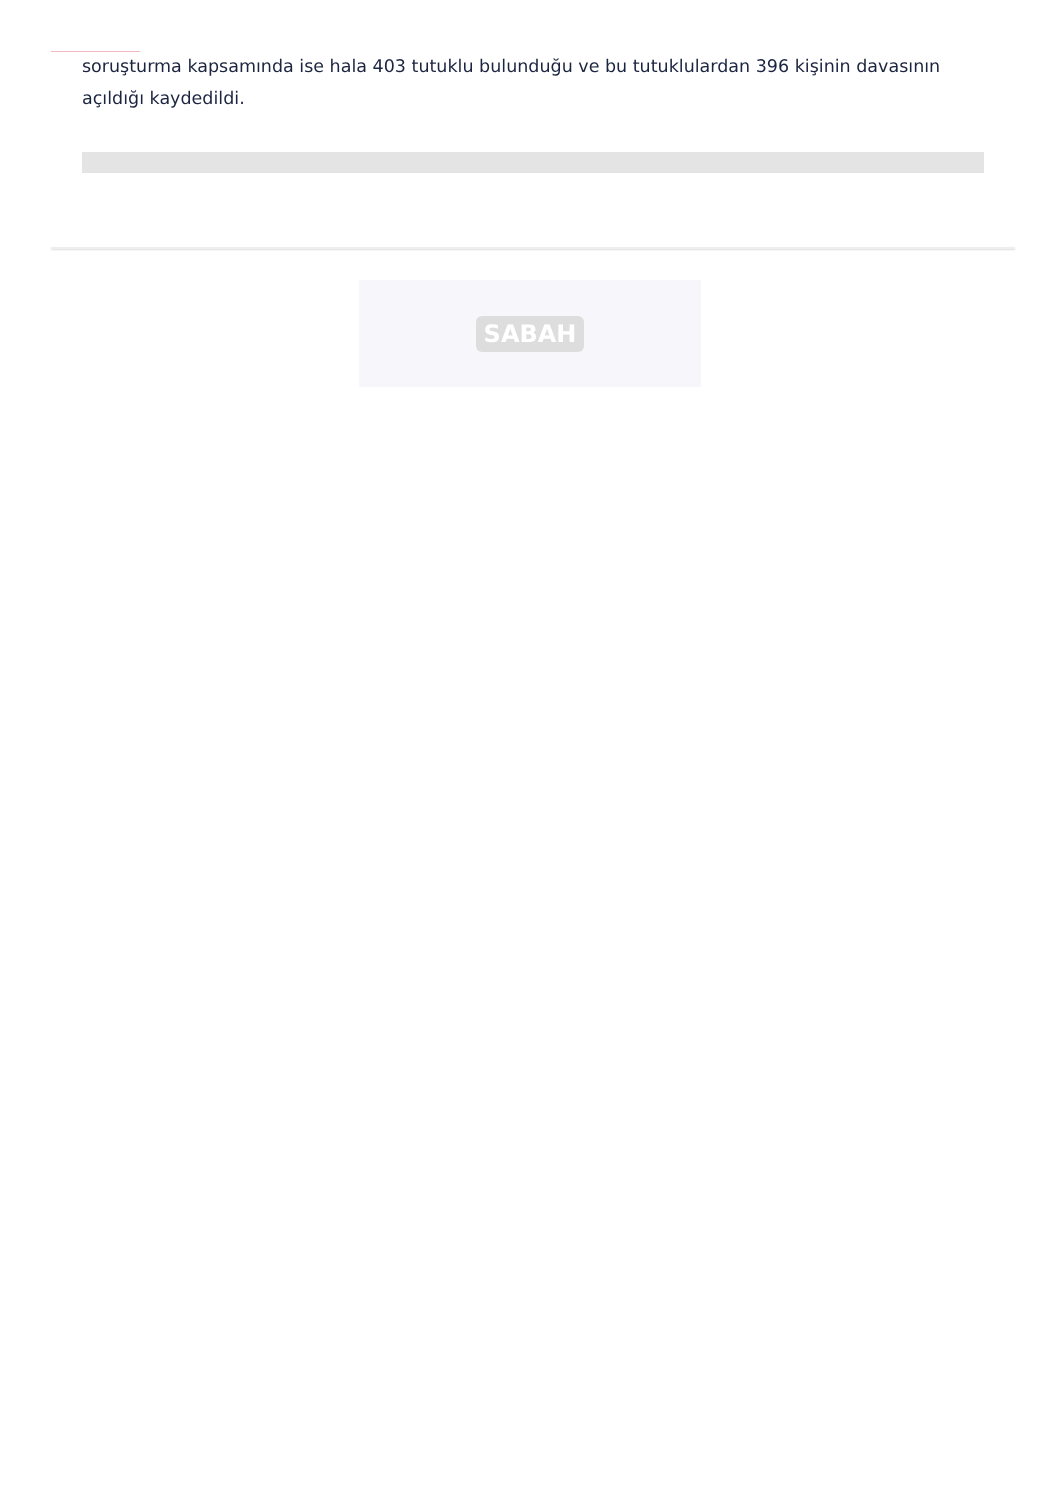soruşturma kapsamında ise hala 403 tutuklu bulunduğu ve bu tutuklulardan 396 kişinin davasının açıldığı kaydedildi.
SABAH